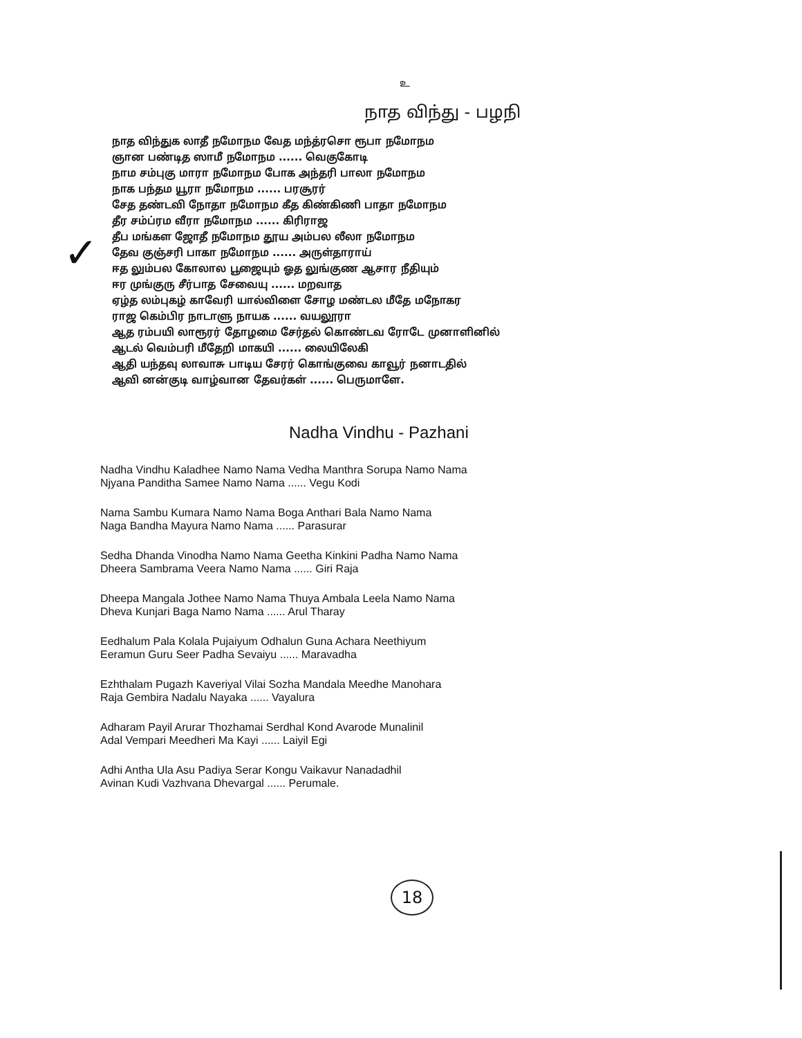✓
உ
நாத விந்து - பழநி
நாத விந்துக லாதீ நமோநம வேத மந்த்ரசொ ரூபா நமோநம
ஞான பண்டித ஸாமீ நமோநம ...... வெகுகோடி
நாம சம்புகு மாரா நமோநம போக அந்தரி பாலா நமோநம
நாக பந்தம யூரா நமோநம ...... பரசூரர்
சேத தண்டவி நோதா நமோநம கீத கிண்கிணி பாதா நமோநம
தீர சம்ப்ரம வீரா நமோநம ...... கிரிராஜ
தீப மங்கள ஜோதீ நமோநம தூய அம்பல லீலா நமோநம
தேவ குஞ்சரி பாகா நமோநம ...... அருள்தாராய்
ஈத லும்பல கோலால பூஜையும் ஓத லுங்குண ஆசார நீதியும்
ஈர முங்குரு சீர்பாத சேவையு ...... மறவாத
ஏழ்த லம்புகழ் காவேரி யால்விளை சோழ மண்டல மீதே மநோகர
ராஜ கெம்பிர நாடாளு நாயக ...... வயலூரா
ஆத ரம்பயி லாரூரர் தோழமை சேர்தல் கொண்டவ ரோடே முனாளினில்
ஆடல் வெம்பரி மீதேறி மாகயி ...... லையிலேகி
ஆதி யந்தவு லாவாசு பாடிய சேரர் கொங்குவை காவூர் நனாடதில்
ஆவி னன்குடி வாழ்வான தேவர்கள் ...... பெருமாளே.
Nadha Vindhu - Pazhani
Nadha Vindhu Kaladhee Namo Nama Vedha Manthra Sorupa Namo Nama
Njyana Panditha Samee Namo Nama ...... Vegu Kodi
Nama Sambu Kumara Namo Nama Boga Anthari Bala Namo Nama
Naga Bandha Mayura Namo Nama ...... Parasurar
Sedha Dhanda Vinodha Namo Nama Geetha Kinkini Padha Namo Nama
Dheera Sambrama Veera Namo Nama ...... Giri Raja
Dheepa Mangala Jothee Namo Nama Thuya Ambala Leela Namo Nama
Dheva Kunjari Baga Namo Nama ...... Arul Tharay
Eedhalum Pala Kolala Pujaiyum Odhalun Guna Achara Neethiyum
Eeramun Guru Seer Padha Sevaiyu ...... Maravadha
Ezhthalam Pugazh Kaveriyal Vilai Sozha Mandala Meedhe Manohara
Raja Gembira Nadalu Nayaka ...... Vayalura
Adharam Payil Arurar Thozhamai Serdhal Kond Avarode Munalinil
Adal Vempari Meedheri Ma Kayi ...... Laiyil Egi
Adhi Antha Ula Asu Padiya Serar Kongu Vaikavur Nanadadhil
Avinan Kudi Vazhvana Dhevargal ...... Perumale.
18